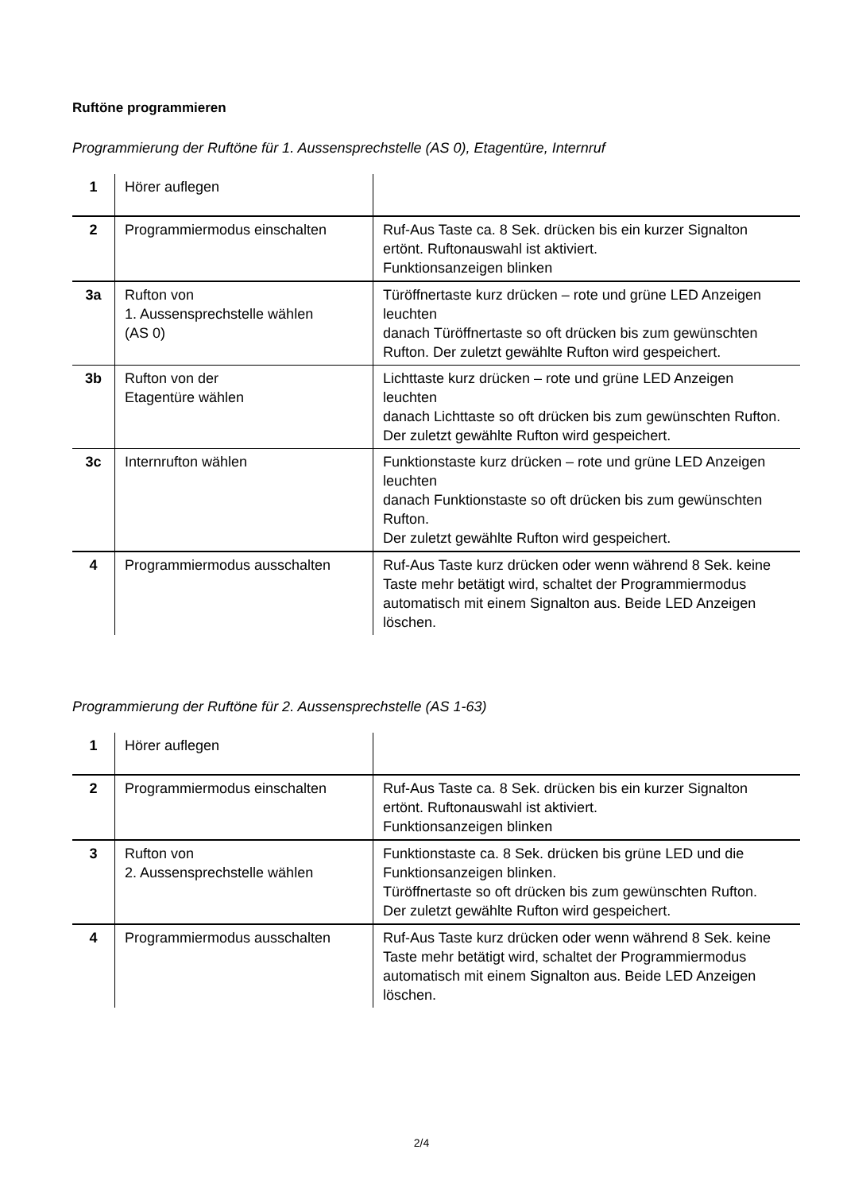Ruftöne programmieren
Programmierung der Ruftöne für 1. Aussensprechstelle (AS 0), Etagentüre, Internruf
| 1 | Hörer auflegen | |
| 2 | Programmiermodus einschalten | Ruf-Aus Taste ca. 8 Sek. drücken bis ein kurzer Signalton ertönt. Ruftonauswahl ist aktiviert. Funktionsanzeigen blinken |
| 3a | Rufton von 1. Aussensprechstelle wählen (AS 0) | Türöffnertaste kurz drücken – rote und grüne LED Anzeigen leuchten danach Türöffnertaste so oft drücken bis zum gewünschten Rufton. Der zuletzt gewählte Rufton wird gespeichert. |
| 3b | Rufton von der Etagentüre wählen | Lichttaste kurz drücken – rote und grüne LED Anzeigen leuchten danach Lichttaste so oft drücken bis zum gewünschten Rufton. Der zuletzt gewählte Rufton wird gespeichert. |
| 3c | Internrufton wählen | Funktionstaste kurz drücken – rote und grüne LED Anzeigen leuchten danach Funktionstaste so oft drücken bis zum gewünschten Rufton. Der zuletzt gewählte Rufton wird gespeichert. |
| 4 | Programmiermodus ausschalten | Ruf-Aus Taste kurz drücken oder wenn während 8 Sek. keine Taste mehr betätigt wird, schaltet der Programmiermodus automatisch mit einem Signalton aus. Beide LED Anzeigen löschen. |
Programmierung der Ruftöne für 2. Aussensprechstelle (AS 1-63)
| 1 | Hörer auflegen | |
| 2 | Programmiermodus einschalten | Ruf-Aus Taste ca. 8 Sek. drücken bis ein kurzer Signalton ertönt. Ruftonauswahl ist aktiviert. Funktionsanzeigen blinken |
| 3 | Rufton von 2. Aussensprechstelle wählen | Funktionstaste ca. 8 Sek. drücken bis grüne LED und die Funktionsanzeigen blinken. Türöffnertaste so oft drücken bis zum gewünschten Rufton. Der zuletzt gewählte Rufton wird gespeichert. |
| 4 | Programmiermodus ausschalten | Ruf-Aus Taste kurz drücken oder wenn während 8 Sek. keine Taste mehr betätigt wird, schaltet der Programmiermodus automatisch mit einem Signalton aus. Beide LED Anzeigen löschen. |
2/4